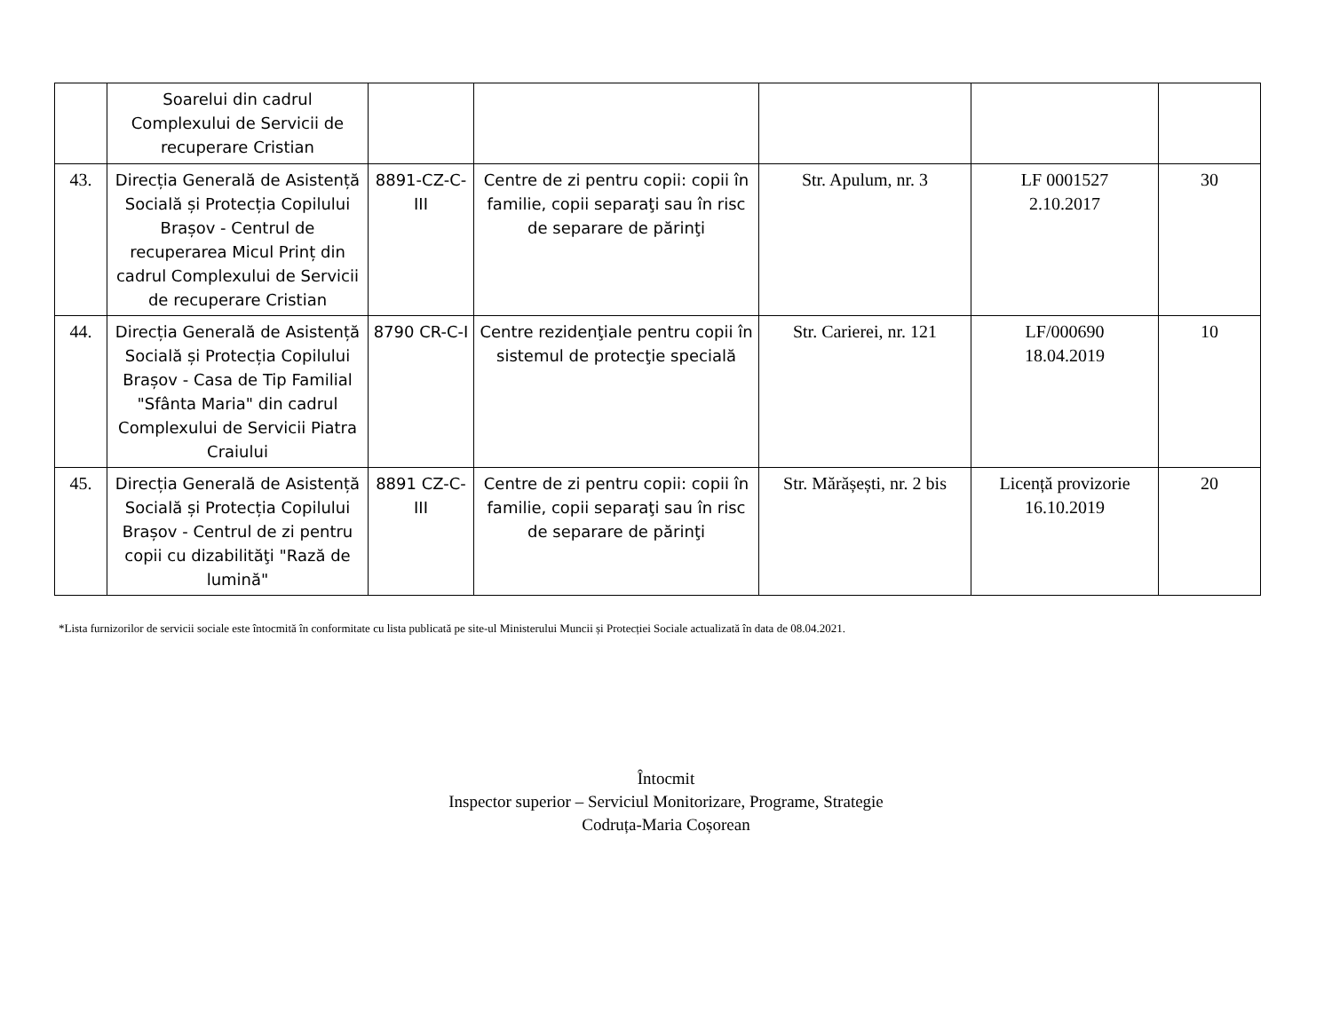| | Soarelui din cadrul Complexului de Servicii de recuperare Cristian | | | | | |
| 43. | Direcția Generală de Asistență Socială și Protecția Copilului Brașov - Centrul de recuperarea Micul Prinț din cadrul Complexului de Servicii de recuperare Cristian | 8891-CZ-C-III | Centre de zi pentru copii: copii în familie, copii separaţi sau în risc de separare de părinţi | Str. Apulum, nr. 3 | LF 0001527 2.10.2017 | 30 |
| 44. | Direcția Generală de Asistență Socială și Protecția Copilului Brașov - Casa de Tip Familial "Sfânta Maria" din cadrul Complexului de Servicii Piatra Craiului | 8790 CR-C-I | Centre rezidenţiale pentru copii în sistemul de protecţie specială | Str. Carierei, nr. 121 | LF/000690 18.04.2019 | 10 |
| 45. | Direcția Generală de Asistență Socială și Protecția Copilului Brașov - Centrul de zi pentru copii cu dizabilităţi "Rază de lumină" | 8891 CZ-C-III | Centre de zi pentru copii: copii în familie, copii separaţi sau în risc de separare de părinţi | Str. Mărășești, nr. 2 bis | Licență provizorie 16.10.2019 | 20 |
*Lista furnizorilor de servicii sociale este întocmită în conformitate cu lista publicată pe site-ul Ministerului Muncii și Protecției Sociale actualizată în data de 08.04.2021.
Întocmit
Inspector superior – Serviciul Monitorizare, Programe, Strategie
Codruța-Maria Coșorean